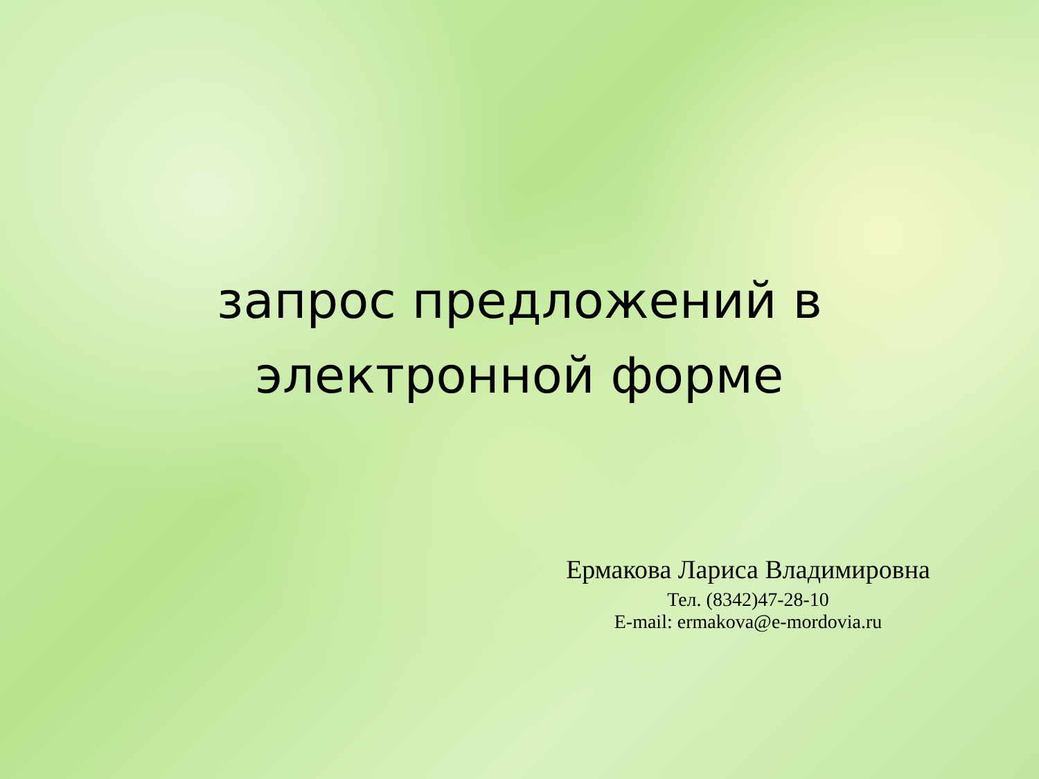запрос предложений в
электронной форме
Ермакова Лариса Владимировна
Тел. (8342)47-28-10
E-mail: ermakova@e-mordovia.ru